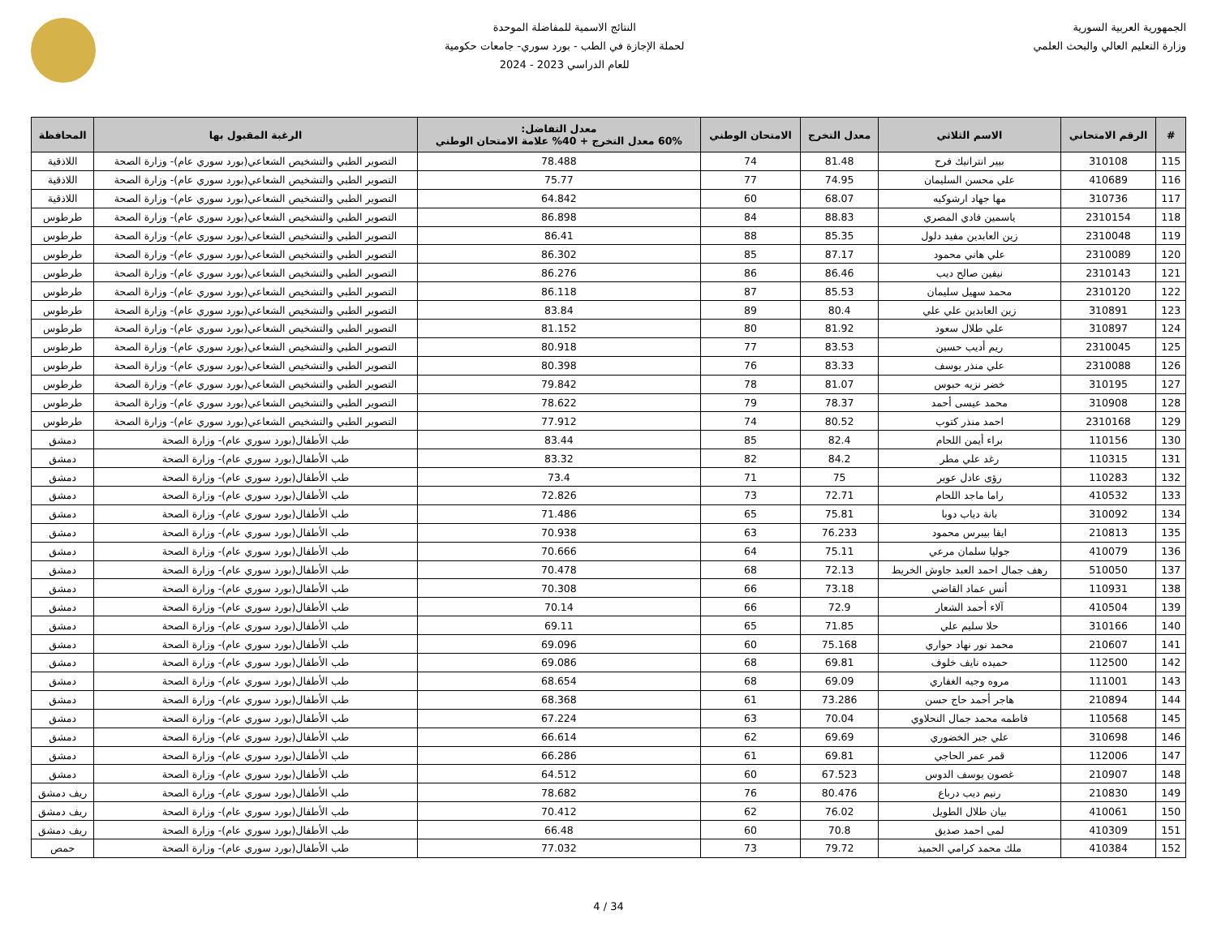الجمهورية العربية السورية
وزارة التعليم العالي والبحث العلمي
النتائج الاسمية للمفاضلة الموحدة
لحملة الإجازة في الطب - بورد سوري- جامعات حكومية
للعام الدراسي 2023 - 2024
| # | الرقم الامتحاني | الاسم الثلاثي | معدل التخرج | الامتحان الوطني | معدل التفاضل: 60% معدل التخرج + 40% علامة الامتحان الوطني | الرغبة المقبول بها | المحافظة |
| --- | --- | --- | --- | --- | --- | --- | --- |
| 115 | 310108 | بيير انترانيك فرح | 81.48 | 74 | 78.488 | التصوير الطبي والتشخيص الشعاعي(بورد سوري عام)- وزارة الصحة | اللاذقية |
| 116 | 410689 | علي محسن السليمان | 74.95 | 77 | 75.77 | التصوير الطبي والتشخيص الشعاعي(بورد سوري عام)- وزارة الصحة | اللاذقية |
| 117 | 310736 | مها جهاد ارشوكيه | 68.07 | 60 | 64.842 | التصوير الطبي والتشخيص الشعاعي(بورد سوري عام)- وزارة الصحة | اللاذقية |
| 118 | 2310154 | ياسمين فادي المصري | 88.83 | 84 | 86.898 | التصوير الطبي والتشخيص الشعاعي(بورد سوري عام)- وزارة الصحة | طرطوس |
| 119 | 2310048 | زين العابدين مفيد دلول | 85.35 | 88 | 86.41 | التصوير الطبي والتشخيص الشعاعي(بورد سوري عام)- وزارة الصحة | طرطوس |
| 120 | 2310089 | علي هاني محمود | 87.17 | 85 | 86.302 | التصوير الطبي والتشخيص الشعاعي(بورد سوري عام)- وزارة الصحة | طرطوس |
| 121 | 2310143 | نيفين صالح ديب | 86.46 | 86 | 86.276 | التصوير الطبي والتشخيص الشعاعي(بورد سوري عام)- وزارة الصحة | طرطوس |
| 122 | 2310120 | محمد سهيل سليمان | 85.53 | 87 | 86.118 | التصوير الطبي والتشخيص الشعاعي(بورد سوري عام)- وزارة الصحة | طرطوس |
| 123 | 310891 | زين العابدين علي علي | 80.4 | 89 | 83.84 | التصوير الطبي والتشخيص الشعاعي(بورد سوري عام)- وزارة الصحة | طرطوس |
| 124 | 310897 | علي طلال سعود | 81.92 | 80 | 81.152 | التصوير الطبي والتشخيص الشعاعي(بورد سوري عام)- وزارة الصحة | طرطوس |
| 125 | 2310045 | ريم أديب حسين | 83.53 | 77 | 80.918 | التصوير الطبي والتشخيص الشعاعي(بورد سوري عام)- وزارة الصحة | طرطوس |
| 126 | 2310088 | علي منذر يوسف | 83.33 | 76 | 80.398 | التصوير الطبي والتشخيص الشعاعي(بورد سوري عام)- وزارة الصحة | طرطوس |
| 127 | 310195 | خضر نزيه حبوس | 81.07 | 78 | 79.842 | التصوير الطبي والتشخيص الشعاعي(بورد سوري عام)- وزارة الصحة | طرطوس |
| 128 | 310908 | محمد عيسى أحمد | 78.37 | 79 | 78.622 | التصوير الطبي والتشخيص الشعاعي(بورد سوري عام)- وزارة الصحة | طرطوس |
| 129 | 2310168 | احمد منذر كتوب | 80.52 | 74 | 77.912 | التصوير الطبي والتشخيص الشعاعي(بورد سوري عام)- وزارة الصحة | طرطوس |
| 130 | 110156 | براء أيمن اللحام | 82.4 | 85 | 83.44 | طب الأطفال(بورد سوري عام)- وزارة الصحة | دمشق |
| 131 | 110315 | رغد علي مطر | 84.2 | 82 | 83.32 | طب الأطفال(بورد سوري عام)- وزارة الصحة | دمشق |
| 132 | 110283 | رؤى عادل عوير | 75 | 71 | 73.4 | طب الأطفال(بورد سوري عام)- وزارة الصحة | دمشق |
| 133 | 410532 | راما ماجد اللحام | 72.71 | 73 | 72.826 | طب الأطفال(بورد سوري عام)- وزارة الصحة | دمشق |
| 134 | 310092 | بانة دياب دوبا | 75.81 | 65 | 71.486 | طب الأطفال(بورد سوري عام)- وزارة الصحة | دمشق |
| 135 | 210813 | ايفا بيبرس محمود | 76.233 | 63 | 70.938 | طب الأطفال(بورد سوري عام)- وزارة الصحة | دمشق |
| 136 | 410079 | جوليا سلمان مرعي | 75.11 | 64 | 70.666 | طب الأطفال(بورد سوري عام)- وزارة الصحة | دمشق |
| 137 | 510050 | رهف جمال احمد العبد جاوش الخريط | 72.13 | 68 | 70.478 | طب الأطفال(بورد سوري عام)- وزارة الصحة | دمشق |
| 138 | 110931 | أنس عماد القاضي | 73.18 | 66 | 70.308 | طب الأطفال(بورد سوري عام)- وزارة الصحة | دمشق |
| 139 | 410504 | آلاء أحمد الشعار | 72.9 | 66 | 70.14 | طب الأطفال(بورد سوري عام)- وزارة الصحة | دمشق |
| 140 | 310166 | حلا سليم علي | 71.85 | 65 | 69.11 | طب الأطفال(بورد سوري عام)- وزارة الصحة | دمشق |
| 141 | 210607 | محمد نور نهاد حواري | 75.168 | 60 | 69.096 | طب الأطفال(بورد سوري عام)- وزارة الصحة | دمشق |
| 142 | 112500 | حميده نايف خلوف | 69.81 | 68 | 69.086 | طب الأطفال(بورد سوري عام)- وزارة الصحة | دمشق |
| 143 | 111001 | مروه وجيه الغفاري | 69.09 | 68 | 68.654 | طب الأطفال(بورد سوري عام)- وزارة الصحة | دمشق |
| 144 | 210894 | هاجر أحمد حاج حسن | 73.286 | 61 | 68.368 | طب الأطفال(بورد سوري عام)- وزارة الصحة | دمشق |
| 145 | 110568 | فاطمه محمد جمال النحلاوي | 70.04 | 63 | 67.224 | طب الأطفال(بورد سوري عام)- وزارة الصحة | دمشق |
| 146 | 310698 | علي جبر الخضوري | 69.69 | 62 | 66.614 | طب الأطفال(بورد سوري عام)- وزارة الصحة | دمشق |
| 147 | 112006 | قمر عمر الحاجي | 69.81 | 61 | 66.286 | طب الأطفال(بورد سوري عام)- وزارة الصحة | دمشق |
| 148 | 210907 | غصون يوسف الدوس | 67.523 | 60 | 64.512 | طب الأطفال(بورد سوري عام)- وزارة الصحة | دمشق |
| 149 | 210830 | رنيم ديب درباع | 80.476 | 76 | 78.682 | طب الأطفال(بورد سوري عام)- وزارة الصحة | ريف دمشق |
| 150 | 410061 | بيان طلال الطويل | 76.02 | 62 | 70.412 | طب الأطفال(بورد سوري عام)- وزارة الصحة | ريف دمشق |
| 151 | 410309 | لمى احمد صديق | 70.8 | 60 | 66.48 | طب الأطفال(بورد سوري عام)- وزارة الصحة | ريف دمشق |
| 152 | 410384 | ملك محمد كرامي الحميد | 79.72 | 73 | 77.032 | طب الأطفال(بورد سوري عام)- وزارة الصحة | حمص |
4 / 34